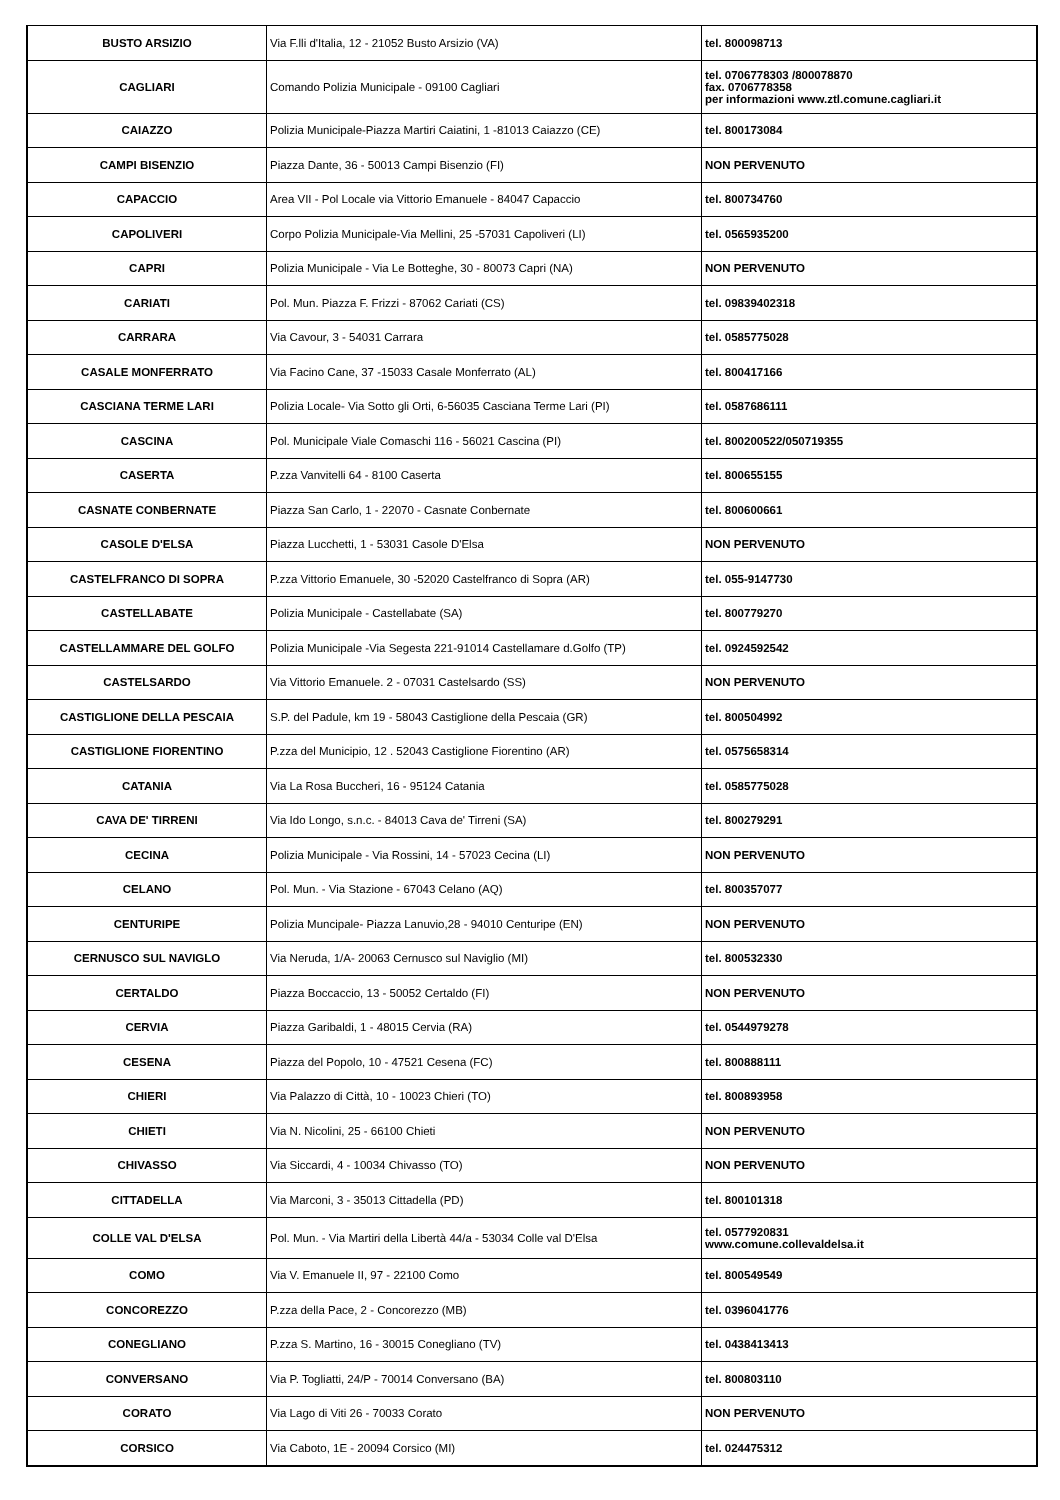| BUSTO ARSIZIO | Via F.lli d'Italia, 12 - 21052 Busto Arsizio (VA) | tel. 800098713 |
| CAGLIARI | Comando Polizia Municipale - 09100 Cagliari | tel. 0706778303 /800078870 fax. 0706778358 per informazioni www.ztl.comune.cagliari.it |
| CAIAZZO | Polizia Municipale-Piazza Martiri Caiatini, 1 -81013 Caiazzo (CE) | tel. 800173084 |
| CAMPI BISENZIO | Piazza Dante, 36 - 50013 Campi Bisenzio (FI) | NON PERVENUTO |
| CAPACCIO | Area VII - Pol Locale via Vittorio Emanuele - 84047 Capaccio | tel. 800734760 |
| CAPOLIVERI | Corpo Polizia Municipale-Via Mellini, 25 -57031 Capoliveri (LI) | tel. 0565935200 |
| CAPRI | Polizia Municipale - Via Le Botteghe, 30 - 80073 Capri (NA) | NON PERVENUTO |
| CARIATI | Pol. Mun. Piazza F. Frizzi - 87062 Cariati (CS) | tel. 09839402318 |
| CARRARA | Via Cavour, 3 - 54031 Carrara | tel. 0585775028 |
| CASALE MONFERRATO | Via Facino Cane, 37 -15033 Casale Monferrato (AL) | tel. 800417166 |
| CASCIANA TERME LARI | Polizia Locale- Via Sotto gli Orti, 6-56035 Casciana Terme Lari (PI) | tel. 0587686111 |
| CASCINA | Pol. Municipale Viale Comaschi 116 - 56021 Cascina (PI) | tel. 800200522/050719355 |
| CASERTA | P.zza Vanvitelli 64 - 8100 Caserta | tel. 800655155 |
| CASNATE CONBERNATE | Piazza San Carlo, 1 - 22070 - Casnate Conbernate | tel. 800600661 |
| CASOLE D'ELSA | Piazza Lucchetti, 1 - 53031 Casole D'Elsa | NON PERVENUTO |
| CASTELFRANCO DI SOPRA | P.zza Vittorio Emanuele, 30 -52020 Castelfranco di Sopra (AR) | tel. 055-9147730 |
| CASTELLABATE | Polizia Municipale - Castellabate (SA) | tel. 800779270 |
| CASTELLAMMARE DEL GOLFO | Polizia Municipale -Via Segesta 221-91014 Castellamare d.Golfo (TP) | tel. 0924592542 |
| CASTELSARDO | Via Vittorio Emanuele. 2 - 07031 Castelsardo (SS) | NON PERVENUTO |
| CASTIGLIONE DELLA PESCAIA | S.P. del Padule, km 19 - 58043 Castiglione della Pescaia (GR) | tel. 800504992 |
| CASTIGLIONE FIORENTINO | P.zza del Municipio, 12 . 52043 Castiglione Fiorentino (AR) | tel. 0575658314 |
| CATANIA | Via La Rosa Buccheri, 16 - 95124 Catania | tel. 0585775028 |
| CAVA DE' TIRRENI | Via Ido Longo, s.n.c. - 84013 Cava de' Tirreni (SA) | tel. 800279291 |
| CECINA | Polizia Municipale - Via Rossini, 14 - 57023 Cecina (LI) | NON PERVENUTO |
| CELANO | Pol. Mun. - Via Stazione - 67043 Celano (AQ) | tel. 800357077 |
| CENTURIPE | Polizia Muncipale- Piazza Lanuvio,28 - 94010 Centuripe (EN) | NON PERVENUTO |
| CERNUSCO SUL NAVIGLO | Via Neruda, 1/A- 20063 Cernusco sul Naviglio (MI) | tel. 800532330 |
| CERTALDO | Piazza Boccaccio, 13 - 50052 Certaldo (FI) | NON PERVENUTO |
| CERVIA | Piazza Garibaldi, 1 - 48015 Cervia (RA) | tel. 0544979278 |
| CESENA | Piazza del Popolo, 10 - 47521 Cesena (FC) | tel. 800888111 |
| CHIERI | Via Palazzo di Città, 10 - 10023 Chieri (TO) | tel. 800893958 |
| CHIETI | Via N. Nicolini, 25 - 66100 Chieti | NON PERVENUTO |
| CHIVASSO | Via Siccardi, 4 - 10034 Chivasso (TO) | NON PERVENUTO |
| CITTADELLA | Via Marconi, 3 - 35013 Cittadella (PD) | tel. 800101318 |
| COLLE VAL D'ELSA | Pol. Mun. - Via Martiri della Libertà 44/a - 53034 Colle val D'Elsa | tel. 0577920831 www.comune.collevaldelsa.it |
| COMO | Via V. Emanuele II, 97 - 22100 Como | tel. 800549549 |
| CONCOREZZO | P.zza della Pace, 2 - Concorezzo (MB) | tel. 0396041776 |
| CONEGLIANO | P.zza S. Martino, 16 - 30015 Conegliano (TV) | tel. 0438413413 |
| CONVERSANO | Via P. Togliatti, 24/P - 70014 Conversano (BA) | tel. 800803110 |
| CORATO | Via Lago di Viti 26 - 70033 Corato | NON PERVENUTO |
| CORSICO | Via Caboto, 1E - 20094 Corsico (MI) | tel. 024475312 |